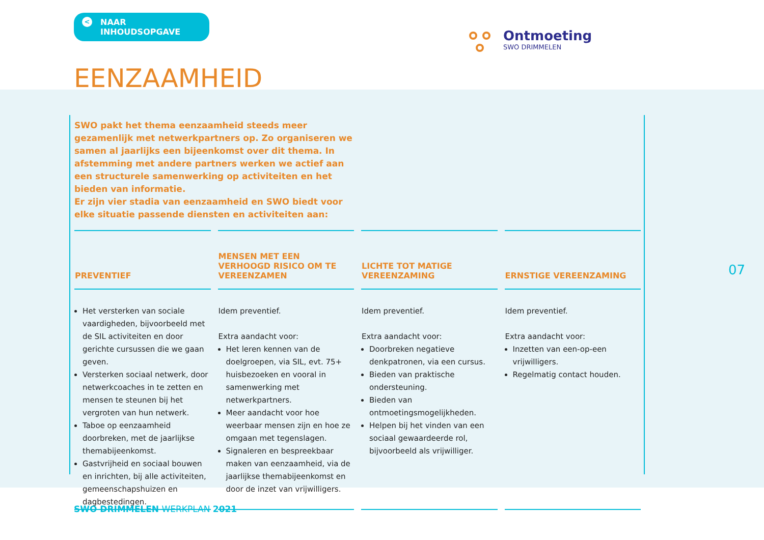< NAAR INHOUDSOPGAVE
Ontmoeting
SWO DRIMMELEN
EENZAAMHEID
SWO pakt het thema eenzaamheid steeds meer gezamenlijk met netwerkpartners op. Zo organiseren we samen al jaarlijks een bijeenkomst over dit thema. In afstemming met andere partners werken we actief aan een structurele samenwerking op activiteiten en het bieden van informatie.
Er zijn vier stadia van eenzaamheid en SWO biedt voor elke situatie passende diensten en activiteiten aan:
| PREVENTIEF | MENSEN MET EEN VERHOOGD RISICO OM TE VEREENZAMEN | LICHTE TOT MATIGE VEREENZAMING | ERNSTIGE VEREENZAMING |
| --- | --- | --- | --- |
| Het versterken van sociale vaardigheden, bijvoorbeeld met de SIL activiteiten en door gerichte cursussen die we gaan geven. Versterken sociaal netwerk, door netwerkcoaches in te zetten en mensen te steunen bij het vergroten van hun netwerk. Taboe op eenzaamheid doorbreken, met de jaarlijkse themabijeenkomst. Gastvrijheid en sociaal bouwen en inrichten, bij alle activiteiten, gemeenschapshuizen en dagbestedingen. | Idem preventief. Extra aandacht voor: Het leren kennen van de doelgroepen, via SIL, evt. 75+ huisbezoeken en vooral in samenwerking met netwerkpartners. Meer aandacht voor hoe weerbaar mensen zijn en hoe ze omgaan met tegenslagen. Signaleren en bespreekbaar maken van eenzaamheid, via de jaarlijkse themabijeenkomst en door de inzet van vrijwilligers. | Idem preventief. Extra aandacht voor: Doorbreken negatieve denkpatronen, via een cursus. Bieden van praktische ondersteuning. Bieden van ontmoetingsmogelijkheden. Helpen bij het vinden van een sociaal gewaardeerde rol, bijvoorbeeld als vrijwilliger. | Idem preventief. Extra aandacht voor: Inzetten van een-op-een vrijwilligers. Regelmatig contact houden. |
07
SWO DRIMMELEN WERKPLAN 2021